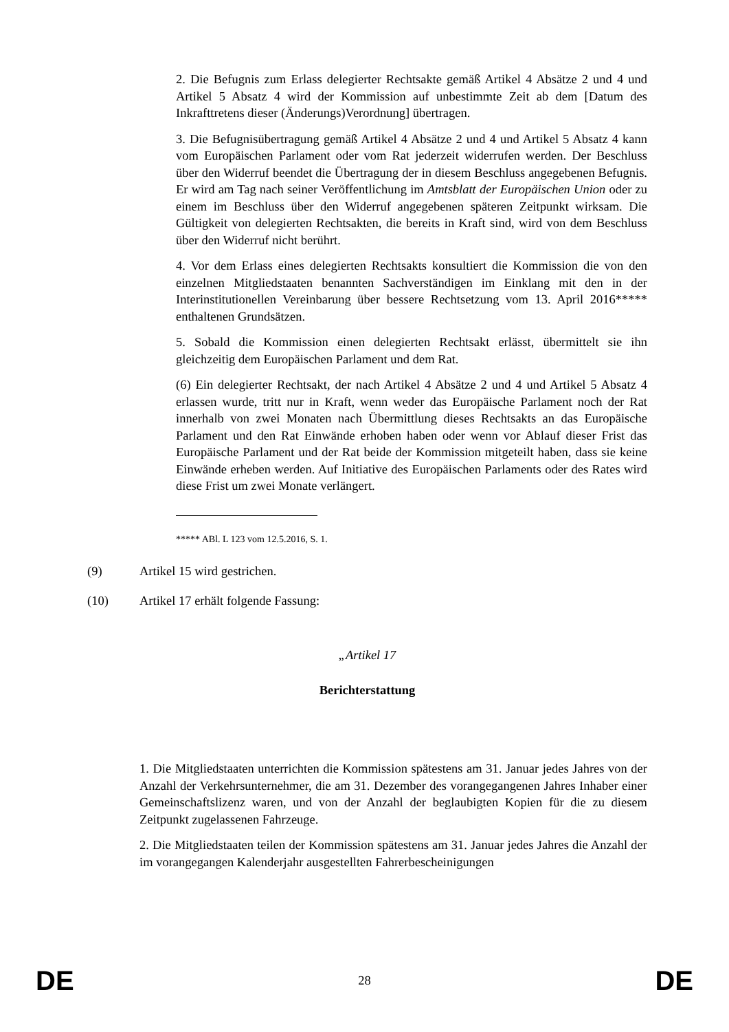2. Die Befugnis zum Erlass delegierter Rechtsakte gemäß Artikel 4 Absätze 2 und 4 und Artikel 5 Absatz 4 wird der Kommission auf unbestimmte Zeit ab dem [Datum des Inkrafttretens dieser (Änderungs)Verordnung] übertragen.
3. Die Befugnisübertragung gemäß Artikel 4 Absätze 2 und 4 und Artikel 5 Absatz 4 kann vom Europäischen Parlament oder vom Rat jederzeit widerrufen werden. Der Beschluss über den Widerruf beendet die Übertragung der in diesem Beschluss angegebenen Befugnis. Er wird am Tag nach seiner Veröffentlichung im Amtsblatt der Europäischen Union oder zu einem im Beschluss über den Widerruf angegebenen späteren Zeitpunkt wirksam. Die Gültigkeit von delegierten Rechtsakten, die bereits in Kraft sind, wird von dem Beschluss über den Widerruf nicht berührt.
4. Vor dem Erlass eines delegierten Rechtsakts konsultiert die Kommission die von den einzelnen Mitgliedstaaten benannten Sachverständigen im Einklang mit den in der Interinstitutionellen Vereinbarung über bessere Rechtsetzung vom 13. April 2016***** enthaltenen Grundsätzen.
5. Sobald die Kommission einen delegierten Rechtsakt erlässt, übermittelt sie ihn gleichzeitig dem Europäischen Parlament und dem Rat.
(6) Ein delegierter Rechtsakt, der nach Artikel 4 Absätze 2 und 4 und Artikel 5 Absatz 4 erlassen wurde, tritt nur in Kraft, wenn weder das Europäische Parlament noch der Rat innerhalb von zwei Monaten nach Übermittlung dieses Rechtsakts an das Europäische Parlament und den Rat Einwände erhoben haben oder wenn vor Ablauf dieser Frist das Europäische Parlament und der Rat beide der Kommission mitgeteilt haben, dass sie keine Einwände erheben werden. Auf Initiative des Europäischen Parlaments oder des Rates wird diese Frist um zwei Monate verlängert.
***** ABl. L 123 vom 12.5.2016, S. 1.
(9) Artikel 15 wird gestrichen.
(10) Artikel 17 erhält folgende Fassung:
„Artikel 17
Berichterstattung
1. Die Mitgliedstaaten unterrichten die Kommission spätestens am 31. Januar jedes Jahres von der Anzahl der Verkehrsunternehmer, die am 31. Dezember des vorangegangenen Jahres Inhaber einer Gemeinschaftslizenz waren, und von der Anzahl der beglaubigten Kopien für die zu diesem Zeitpunkt zugelassenen Fahrzeuge.
2. Die Mitgliedstaaten teilen der Kommission spätestens am 31. Januar jedes Jahres die Anzahl der im vorangegangen Kalenderjahr ausgestellten Fahrerbescheinigungen
DE 28 DE